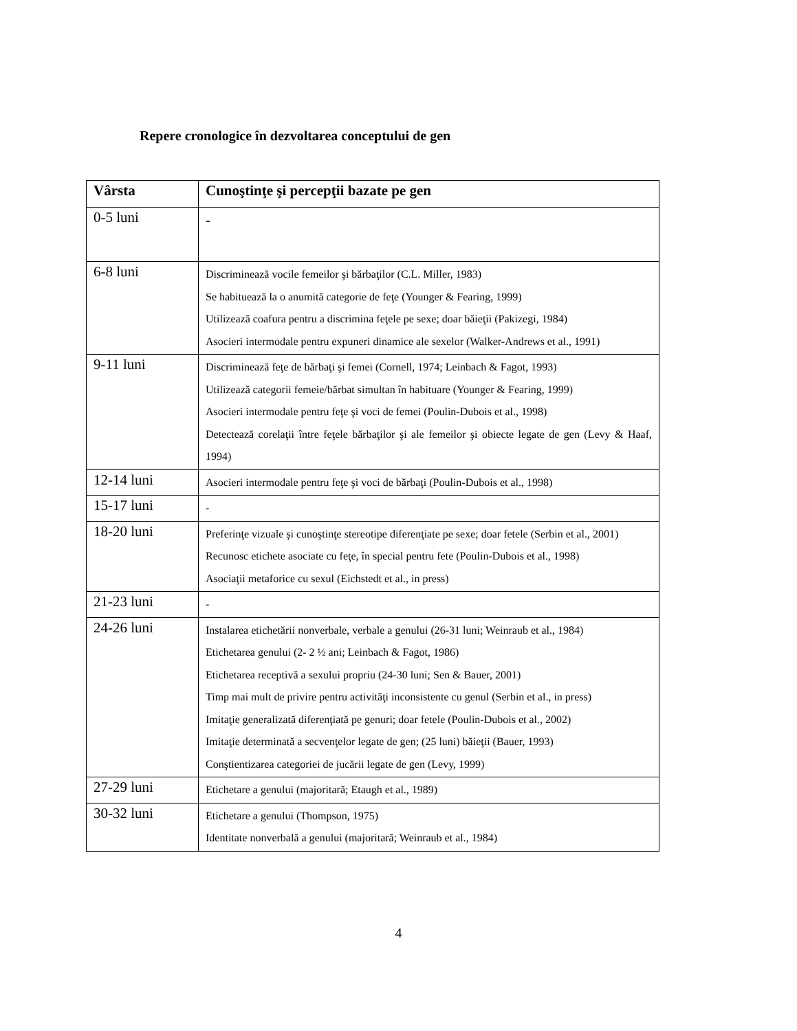Repere cronologice în dezvoltarea conceptului de gen
| Vârsta | Cunoştinţe şi percepţii bazate pe gen |
| --- | --- |
| 0-5 luni | - |
| 6-8 luni | Discriminează vocile femeilor şi bărbaţilor (C.L. Miller, 1983) Se habituează la o anumită categorie de feţe (Younger & Fearing, 1999) Utilizează coafura pentru a discrimina feţele pe sexe; doar băieţii (Pakizegi, 1984) Asocieri intermodale pentru expuneri dinamice ale sexelor (Walker-Andrews et al., 1991) |
| 9-11 luni | Discriminează feţe de bărbaţi şi femei (Cornell, 1974; Leinbach & Fagot, 1993) Utilizează categorii femeie/bărbat simultan în habituare (Younger & Fearing, 1999) Asocieri intermodale pentru feţe şi voci de femei (Poulin-Dubois et al., 1998) Detectează corelaţii între feţele bărbaţilor şi ale femeilor şi obiecte legate de gen (Levy & Haaf, 1994) |
| 12-14 luni | Asocieri intermodale pentru feţe şi voci de bărbaţi (Poulin-Dubois et al., 1998) |
| 15-17 luni | - |
| 18-20 luni | Preferinţe vizuale şi cunoştinţe stereotipe diferenţiate pe sexe; doar fetele (Serbin et al., 2001) Recunosc etichete asociate cu feţe, în special pentru fete (Poulin-Dubois et al., 1998) Asociaţii metaforice cu sexul (Eichstedt et al., in press) |
| 21-23 luni | - |
| 24-26 luni | Instalarea etichetării nonverbale, verbale a genului (26-31 luni; Weinraub et al., 1984) Etichetarea genului (2- 2 ½ ani; Leinbach & Fagot, 1986) Etichetarea receptivă a sexului propriu (24-30 luni; Sen & Bauer, 2001) Timp mai mult de privire pentru activităţi inconsistente cu genul (Serbin et al., in press) Imitaţie generalizată diferenţiată pe genuri; doar fetele (Poulin-Dubois et al., 2002) Imitaţie determinată a secvenţelor legate de gen; (25 luni) băieţii (Bauer, 1993) Conştientizarea categoriei de jucării legate de gen (Levy, 1999) |
| 27-29 luni | Etichetare a genului (majoritară; Etaugh et al., 1989) |
| 30-32 luni | Etichetare a genului (Thompson, 1975) Identitate nonverbală a genului (majoritară; Weinraub et al., 1984) |
4